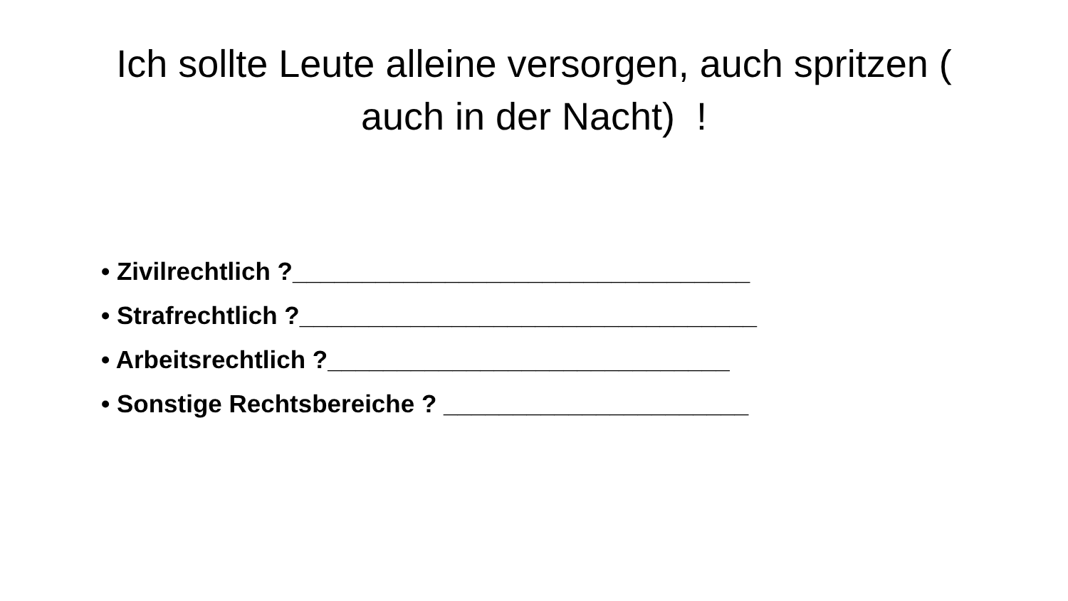Ich sollte Leute alleine versorgen, auch spritzen ( auch in der Nacht) !
• Zivilrechtlich ?_________________________________
• Strafrechtlich ?_________________________________
• Arbeitsrechtlich ?_____________________________
• Sonstige Rechtsbereiche ? ______________________